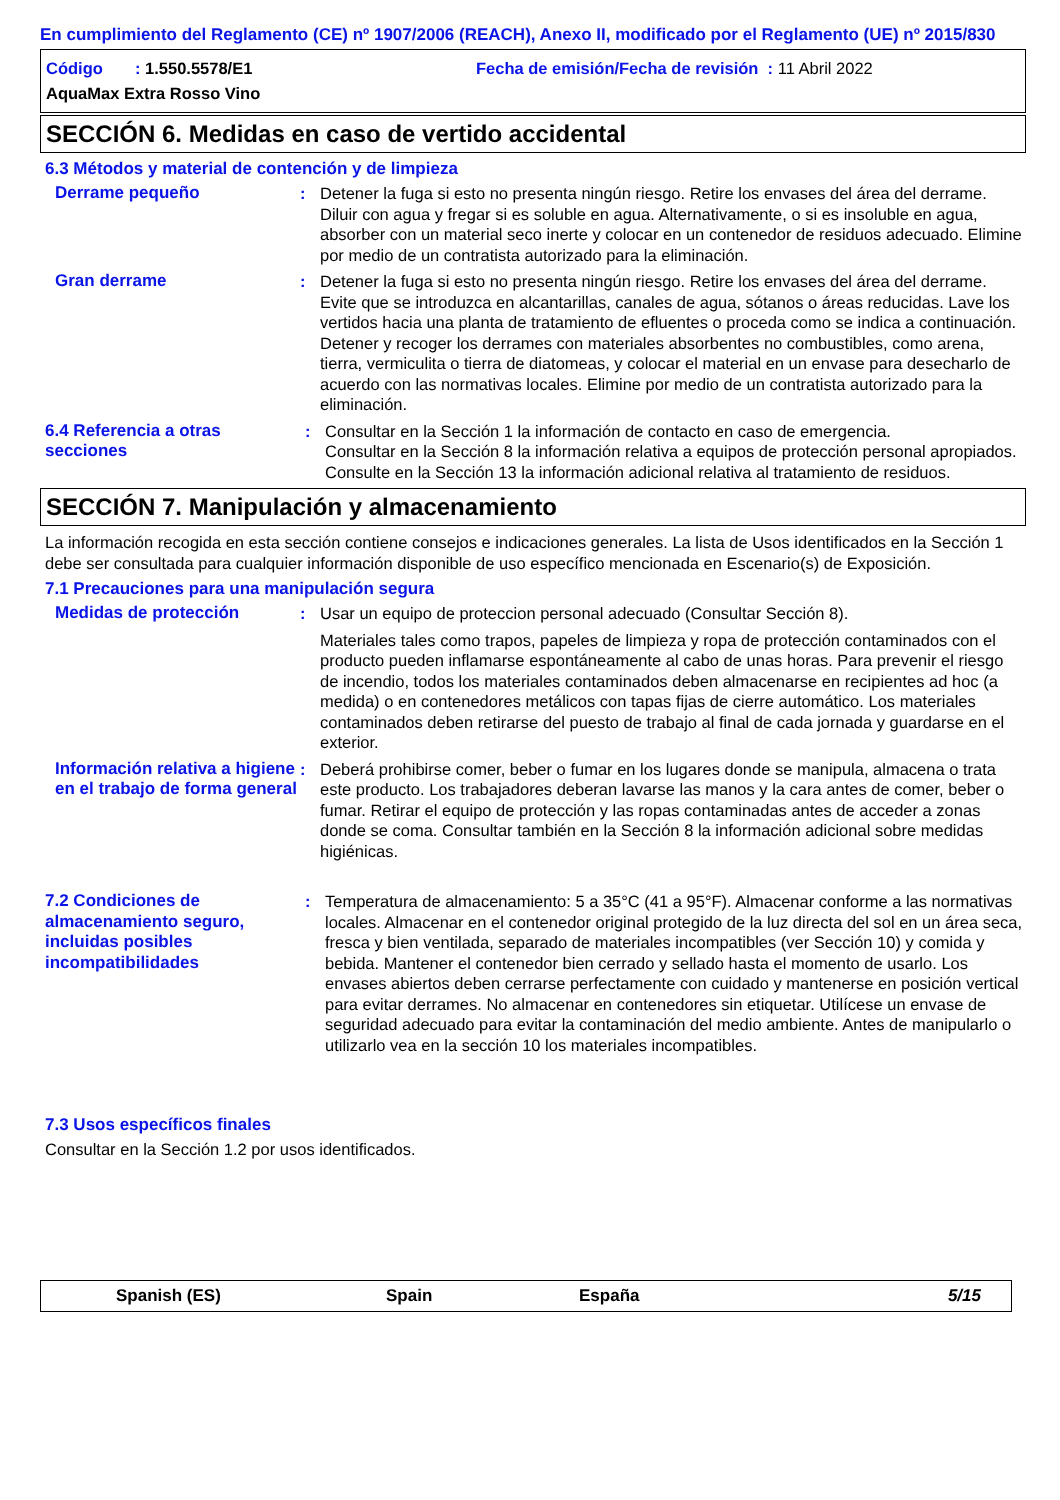En cumplimiento del Reglamento (CE) nº 1907/2006 (REACH), Anexo II, modificado por el Reglamento (UE) nº 2015/830
Código : 1.550.5578/E1 Fecha de emisión/Fecha de revisión : 11 Abril 2022
AquaMax Extra Rosso Vino
SECCIÓN 6. Medidas en caso de vertido accidental
6.3 Métodos y material de contención y de limpieza
Derrame pequeño : Detener la fuga si esto no presenta ningún riesgo. Retire los envases del área del derrame. Diluir con agua y fregar si es soluble en agua. Alternativamente, o si es insoluble en agua, absorber con un material seco inerte y colocar en un contenedor de residuos adecuado. Elimine por medio de un contratista autorizado para la eliminación.
Gran derrame : Detener la fuga si esto no presenta ningún riesgo. Retire los envases del área del derrame. Evite que se introduzca en alcantarillas, canales de agua, sótanos o áreas reducidas. Lave los vertidos hacia una planta de tratamiento de efluentes o proceda como se indica a continuación. Detener y recoger los derrames con materiales absorbentes no combustibles, como arena, tierra, vermiculita o tierra de diatomeas, y colocar el material en un envase para desecharlo de acuerdo con las normativas locales. Elimine por medio de un contratista autorizado para la eliminación.
6.4 Referencia a otras secciones
: Consultar en la Sección 1 la información de contacto en caso de emergencia.
Consultar en la Sección 8 la información relativa a equipos de protección personal apropiados.
Consulte en la Sección 13 la información adicional relativa al tratamiento de residuos.
SECCIÓN 7. Manipulación y almacenamiento
La información recogida en esta sección contiene consejos e indicaciones generales. La lista de Usos identificados en la Sección 1 debe ser consultada para cualquier información disponible de uso específico mencionada en Escenario(s) de Exposición.
7.1 Precauciones para una manipulación segura
Medidas de protección : Usar un equipo de proteccion personal adecuado (Consultar Sección 8).
Materiales tales como trapos, papeles de limpieza y ropa de protección contaminados con el producto pueden inflamarse espontáneamente al cabo de unas horas. Para prevenir el riesgo de incendio, todos los materiales contaminados deben almacenarse en recipientes ad hoc (a medida) o en contenedores metálicos con tapas fijas de cierre automático. Los materiales contaminados deben retirarse del puesto de trabajo al final de cada jornada y guardarse en el exterior.
Información relativa a higiene en el trabajo de forma general
: Deberá prohibirse comer, beber o fumar en los lugares donde se manipula, almacena o trata este producto. Los trabajadores deberan lavarse las manos y la cara antes de comer, beber o fumar. Retirar el equipo de protección y las ropas contaminadas antes de acceder a zonas donde se coma. Consultar también en la Sección 8 la información adicional sobre medidas higiénicas.
7.2 Condiciones de almacenamiento seguro, incluidas posibles incompatibilidades
: Temperatura de almacenamiento: 5 a 35°C (41 a 95°F). Almacenar conforme a las normativas locales. Almacenar en el contenedor original protegido de la luz directa del sol en un área seca, fresca y bien ventilada, separado de materiales incompatibles (ver Sección 10) y comida y bebida. Mantener el contenedor bien cerrado y sellado hasta el momento de usarlo. Los envases abiertos deben cerrarse perfectamente con cuidado y mantenerse en posición vertical para evitar derrames. No almacenar en contenedores sin etiquetar. Utilícese un envase de seguridad adecuado para evitar la contaminación del medio ambiente. Antes de manipularlo o utilizarlo vea en la sección 10 los materiales incompatibles.
7.3 Usos específicos finales
Consultar en la Sección 1.2 por usos identificados.
Spanish (ES) Spain España 5/15